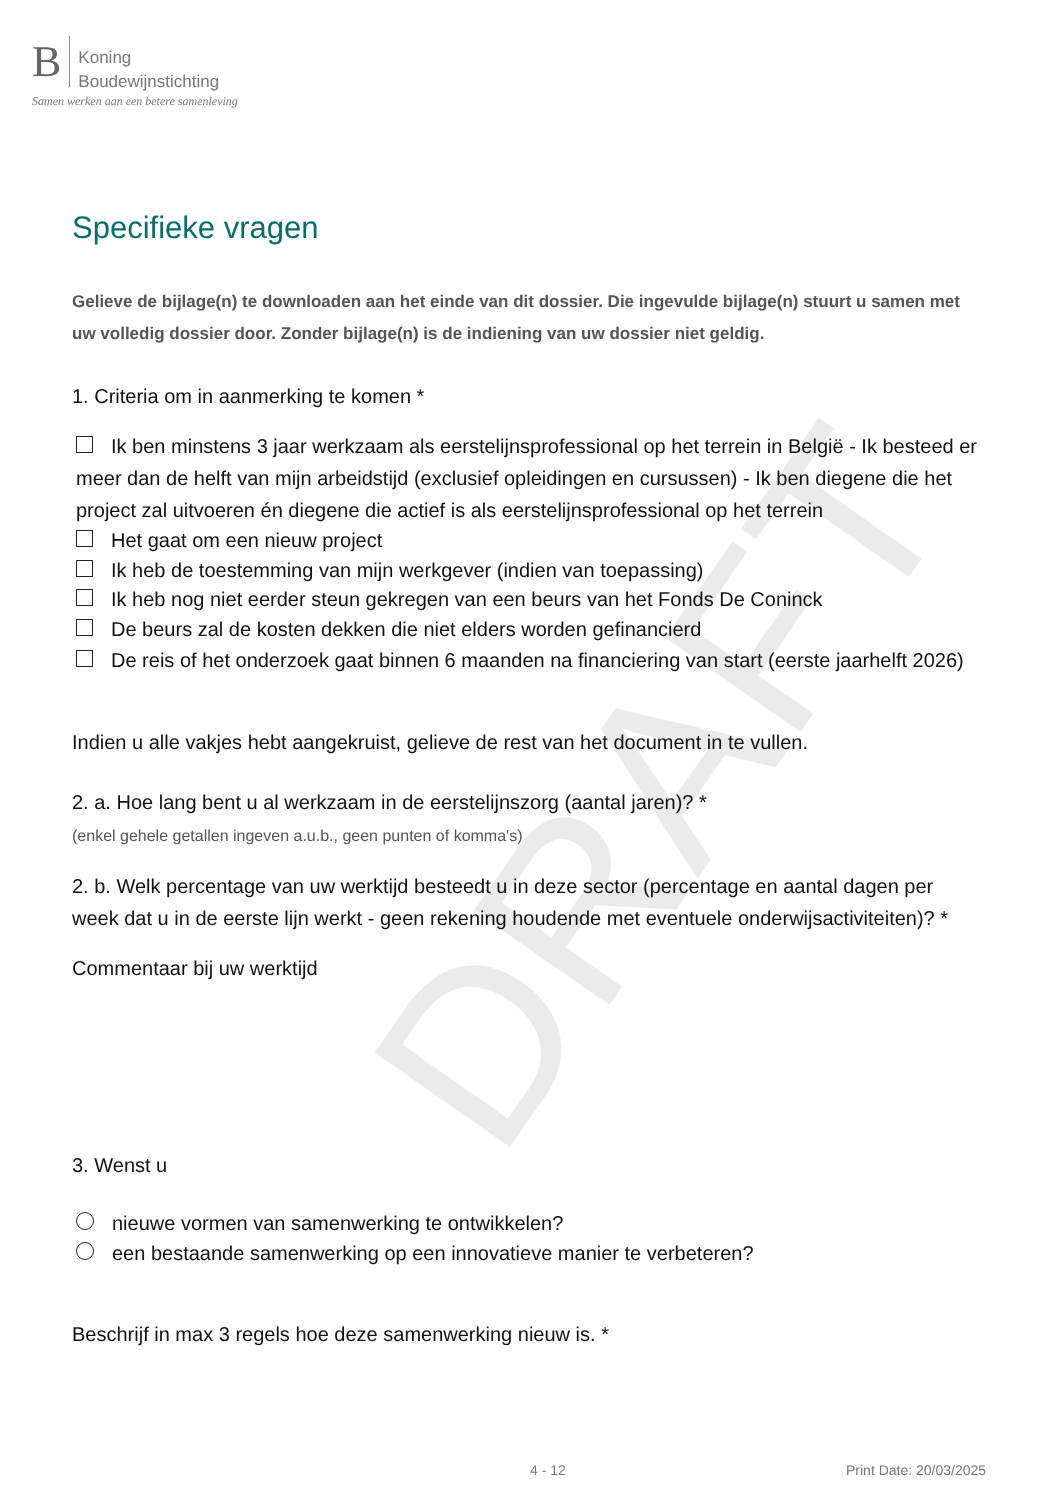DRAFT
B Koning
Boudewijnstichting
Samen werken aan een betere samenleving
Specifieke vragen
Gelieve de bijlage(n) te downloaden aan het einde van dit dossier. Die ingevulde bijlage(n) stuurt u samen met uw volledig dossier door. Zonder bijlage(n) is de indiening van uw dossier niet geldig.
1. Criteria om in aanmerking te komen *
Ik ben minstens 3 jaar werkzaam als eerstelijnsprofessional op het terrein in België - Ik besteed er meer dan de helft van mijn arbeidstijd (exclusief opleidingen en cursussen) - Ik ben diegene die het project zal uitvoeren én diegene die actief is als eerstelijnsprofessional op het terrein
Het gaat om een nieuw project
Ik heb de toestemming van mijn werkgever (indien van toepassing)
Ik heb nog niet eerder steun gekregen van een beurs van het Fonds De Coninck
De beurs zal de kosten dekken die niet elders worden gefinancierd
De reis of het onderzoek gaat binnen 6 maanden na financiering van start (eerste jaarhelft 2026)
Indien u alle vakjes hebt aangekruist, gelieve de rest van het document in te vullen.
2. a. Hoe lang bent u al werkzaam in de eerstelijnszorg (aantal jaren)? *
(enkel gehele getallen ingeven a.u.b., geen punten of komma's)
2. b. Welk percentage van uw werktijd besteedt u in deze sector (percentage en aantal dagen per week dat u in de eerste lijn werkt - geen rekening houdende met eventuele onderwijsactiviteiten)? *
Commentaar bij uw werktijd
3. Wenst u
nieuwe vormen van samenwerking te ontwikkelen?
een bestaande samenwerking op een innovatieve manier te verbeteren?
Beschrijf in max 3 regels hoe deze samenwerking nieuw is. *
4 - 12 Print Date: 20/03/2025